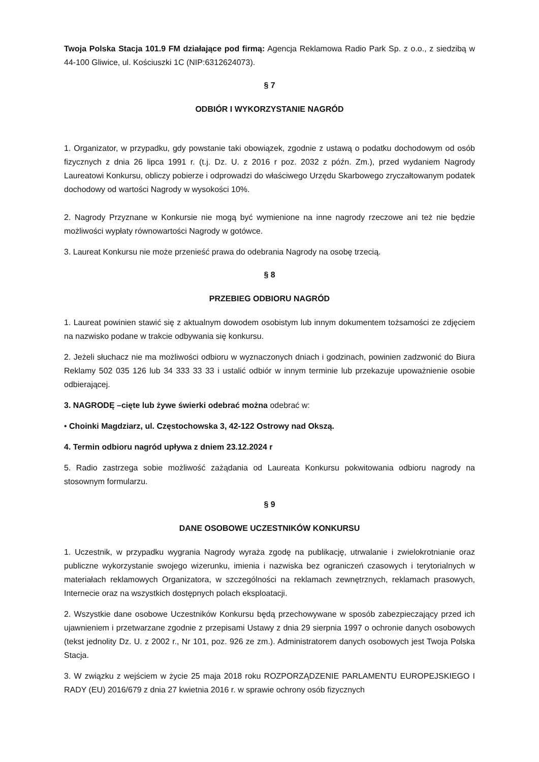Twoja Polska Stacja 101.9 FM działające pod firmą: Agencja Reklamowa Radio Park Sp. z o.o., z siedzibą w 44-100 Gliwice, ul. Kościuszki 1C (NIP:6312624073).
§ 7
ODBIÓR I WYKORZYSTANIE NAGRÓD
1. Organizator, w przypadku, gdy powstanie taki obowiązek, zgodnie z ustawą o podatku dochodowym od osób fizycznych z dnia 26 lipca 1991 r. (t.j. Dz. U. z 2016 r poz. 2032 z późn. Zm.), przed wydaniem Nagrody Laureatowi Konkursu, obliczy pobierze i odprowadzi do właściwego Urzędu Skarbowego zryczałtowanym podatek dochodowy od wartości Nagrody w wysokości 10%.
2. Nagrody Przyznane w Konkursie nie mogą być wymienione na inne nagrody rzeczowe ani też nie będzie możliwości wypłaty równowartości Nagrody w gotówce.
3. Laureat Konkursu nie może przenieść prawa do odebrania Nagrody na osobę trzecią.
§ 8
PRZEBIEG ODBIORU NAGRÓD
1. Laureat powinien stawić się z aktualnym dowodem osobistym lub innym dokumentem tożsamości ze zdjęciem na nazwisko podane w trakcie odbywania się konkursu.
2. Jeżeli słuchacz nie ma możliwości odbioru w wyznaczonych dniach i godzinach, powinien zadzwonić do Biura Reklamy 502 035 126 lub 34 333 33 33 i ustalić odbiór w innym terminie lub przekazuje upoważnienie osobie odbierającej.
3. NAGRODĘ –cięte lub żywe świerki odebrać można odebrać w:
• Choinki Magdziarz, ul. Częstochowska 3, 42-122 Ostrowy nad Okszą.
4. Termin odbioru nagród upływa z dniem 23.12.2024 r
5. Radio zastrzega sobie możliwość zażądania od Laureata Konkursu pokwitowania odbioru nagrody na stosownym formularzu.
§ 9
DANE OSOBOWE UCZESTNIKÓW KONKURSU
1. Uczestnik, w przypadku wygrania Nagrody wyraża zgodę na publikację, utrwalanie i zwielokrotnianie oraz publiczne wykorzystanie swojego wizerunku, imienia i nazwiska bez ograniczeń czasowych i terytorialnych w materiałach reklamowych Organizatora, w szczególności na reklamach zewnętrznych, reklamach prasowych, Internecie oraz na wszystkich dostępnych polach eksploatacji.
2. Wszystkie dane osobowe Uczestników Konkursu będą przechowywane w sposób zabezpieczający przed ich ujawnieniem i przetwarzane zgodnie z przepisami Ustawy z dnia 29 sierpnia 1997 o ochronie danych osobowych (tekst jednolity Dz. U. z 2002 r., Nr 101, poz. 926 ze zm.). Administratorem danych osobowych jest Twoja Polska Stacja.
3. W związku z wejściem w życie 25 maja 2018 roku ROZPORZĄDZENIE PARLAMENTU EUROPEJSKIEGO I RADY (EU) 2016/679 z dnia 27 kwietnia 2016 r. w sprawie ochrony osób fizycznych